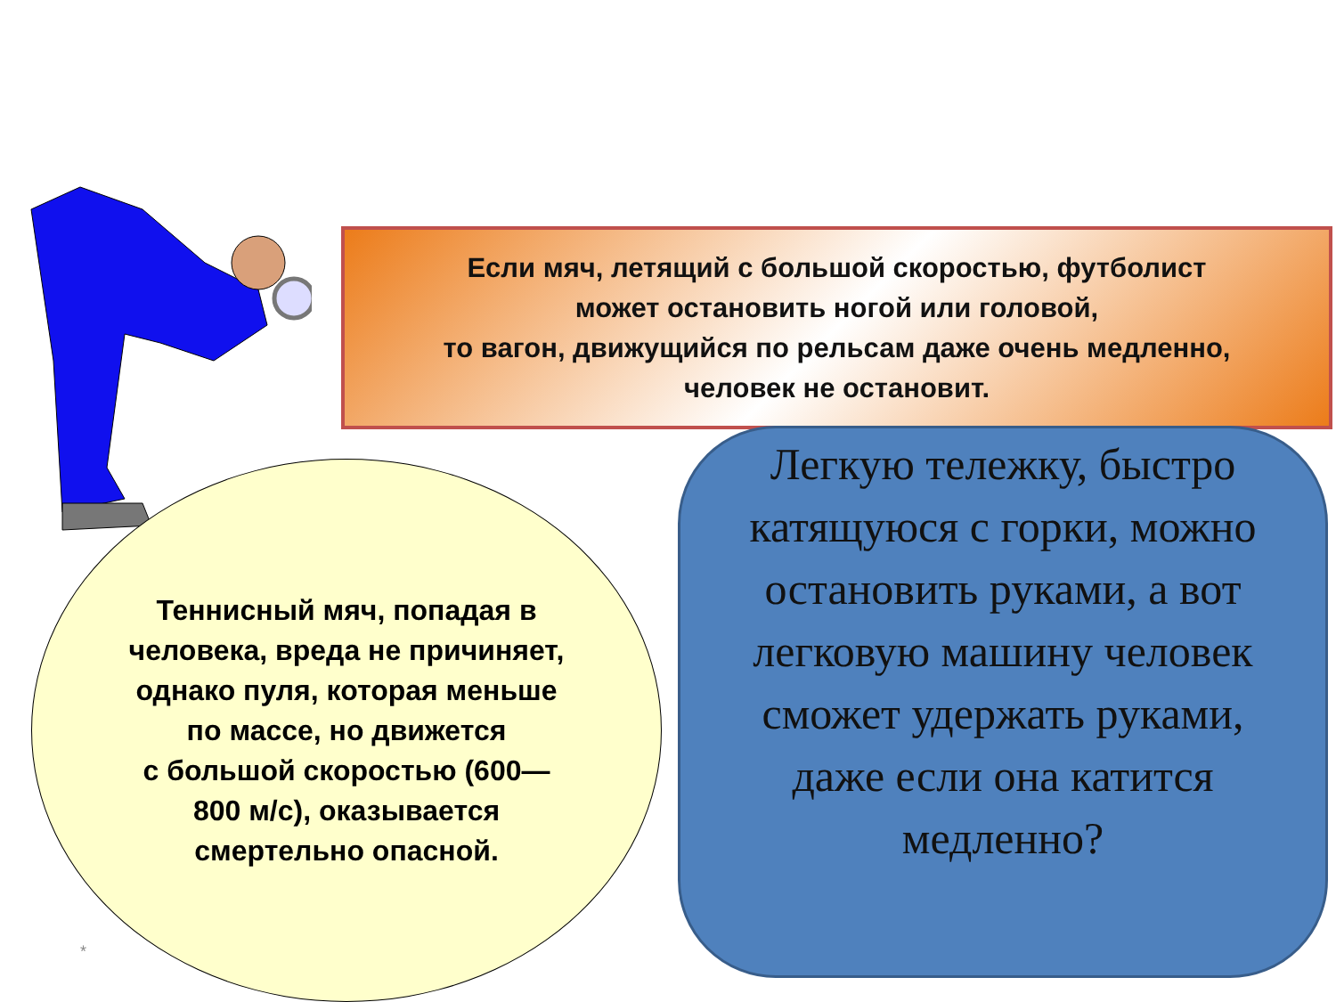Если мяч, летящий с большой скоростью, футболист
может остановить ногой или головой,
то вагон, движущийся по рельсам даже очень медленно,
человек не остановит.
Теннисный мяч, попадая в человека, вреда не причиняет,
однако пуля, которая меньше по массе, но движется
с большой скоростью (600—800 м/с), оказывается смертельно опасной.
Легкую тележку, быстро катящуюся с горки, можно остановить руками, а вот легковую машину человек сможет удержать руками, даже если она катится медленно?
*